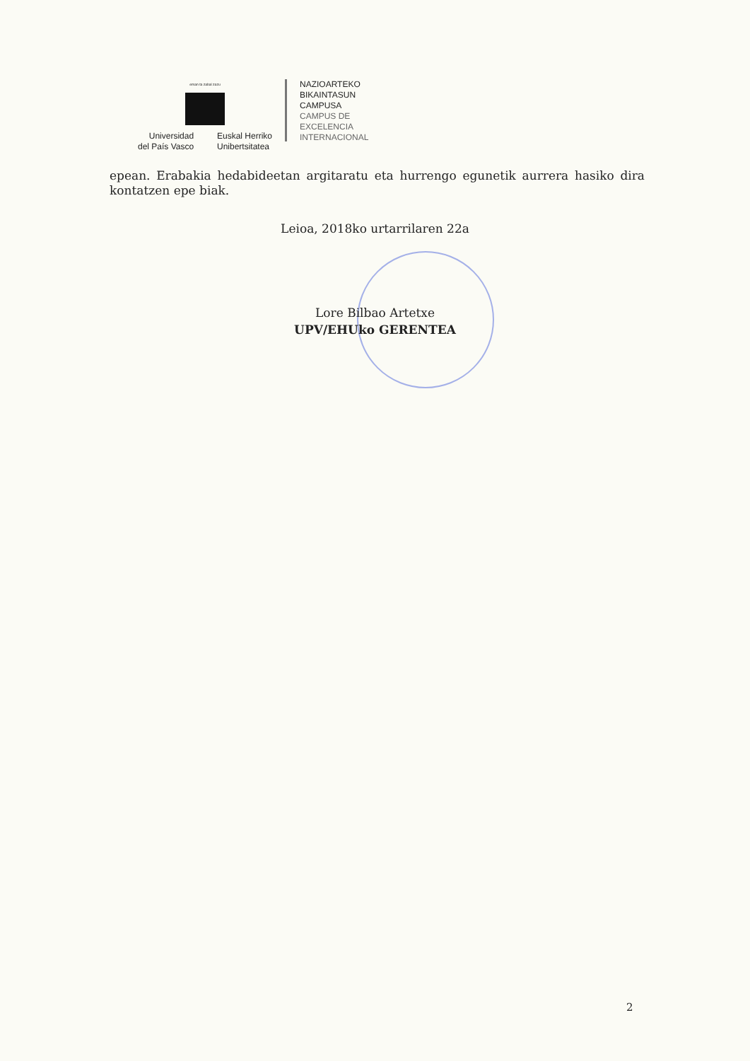eman ta zabal zazu
Universidad
del País Vasco
Euskal Herriko
Unibertsitatea
NAZIOARTEKO
BIKAINTASUN
CAMPUSA
CAMPUS DE
EXCELENCIA
INTERNACIONAL
epean. Erabakia hedabideetan argitaratu eta hurrengo egunetik aurrera hasiko dira kontatzen epe biak.
Leioa, 2018ko urtarrilaren 22a
Lore Bilbao Artetxe
UPV/EHUko GERENTEA
2